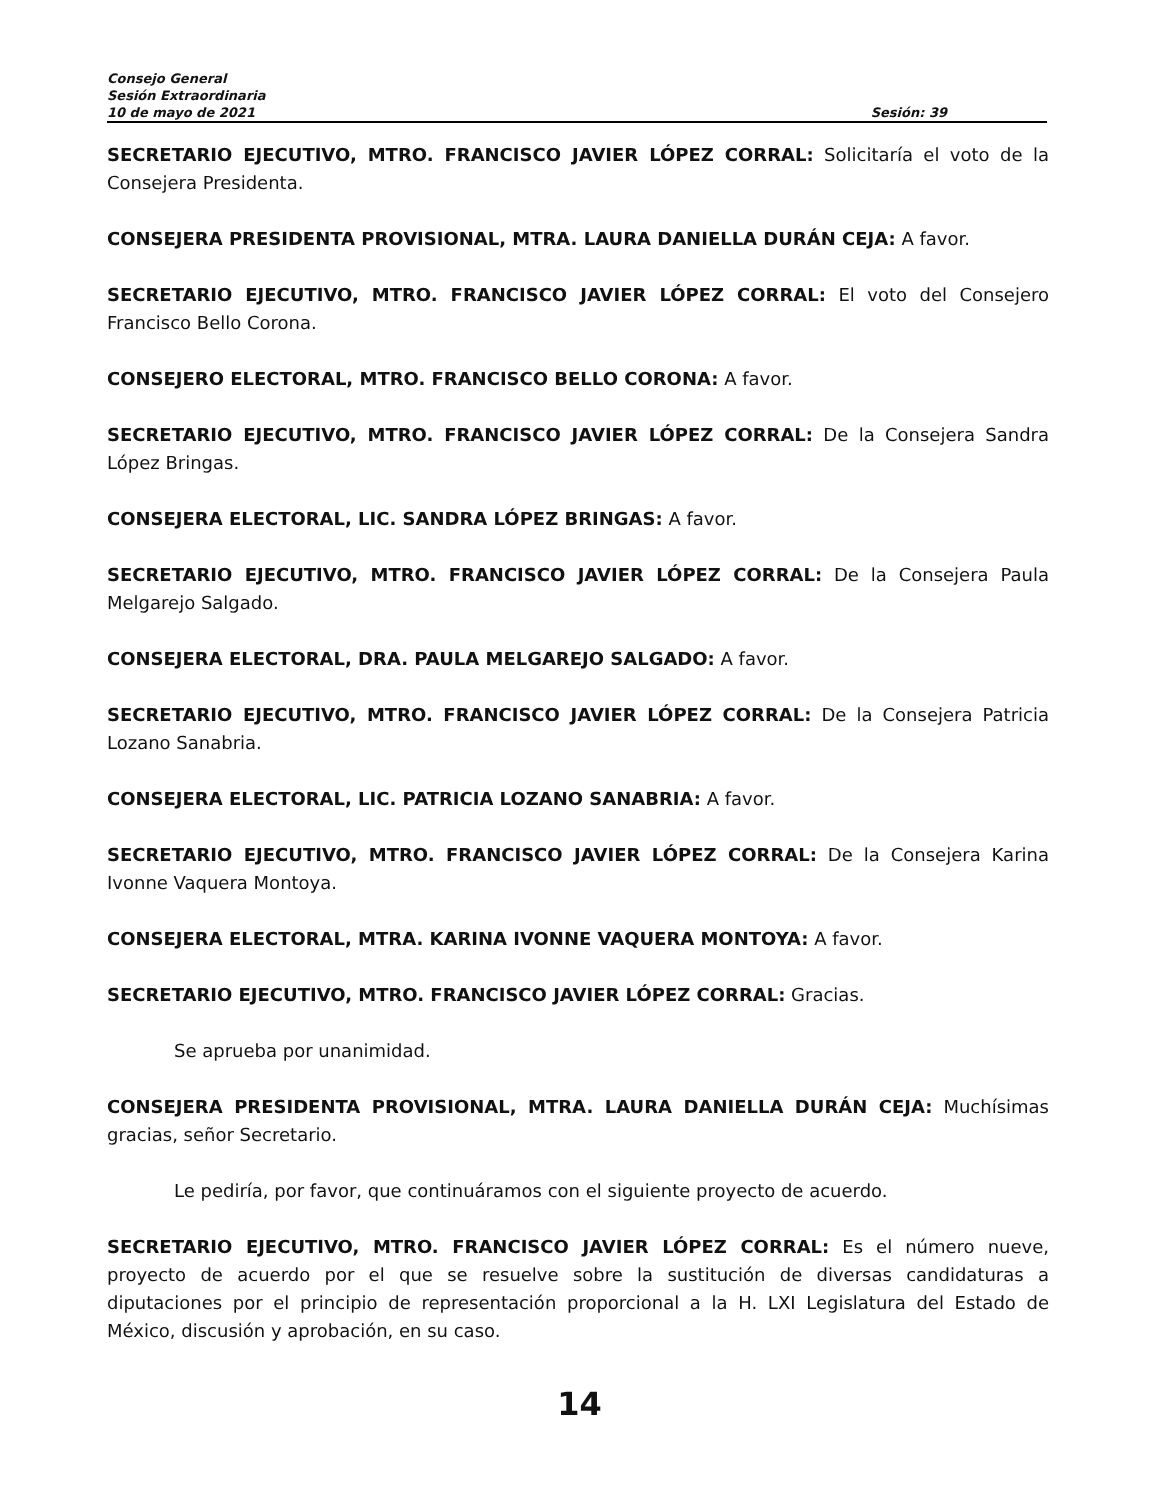Consejo General
Sesión Extraordinaria
10 de mayo de 2021 Sesión: 39
SECRETARIO EJECUTIVO, MTRO. FRANCISCO JAVIER LÓPEZ CORRAL: Solicitaría el voto de la Consejera Presidenta.
CONSEJERA PRESIDENTA PROVISIONAL, MTRA. LAURA DANIELLA DURÁN CEJA: A favor.
SECRETARIO EJECUTIVO, MTRO. FRANCISCO JAVIER LÓPEZ CORRAL: El voto del Consejero Francisco Bello Corona.
CONSEJERO ELECTORAL, MTRO. FRANCISCO BELLO CORONA: A favor.
SECRETARIO EJECUTIVO, MTRO. FRANCISCO JAVIER LÓPEZ CORRAL: De la Consejera Sandra López Bringas.
CONSEJERA ELECTORAL, LIC. SANDRA LÓPEZ BRINGAS: A favor.
SECRETARIO EJECUTIVO, MTRO. FRANCISCO JAVIER LÓPEZ CORRAL: De la Consejera Paula Melgarejo Salgado.
CONSEJERA ELECTORAL, DRA. PAULA MELGAREJO SALGADO: A favor.
SECRETARIO EJECUTIVO, MTRO. FRANCISCO JAVIER LÓPEZ CORRAL: De la Consejera Patricia Lozano Sanabria.
CONSEJERA ELECTORAL, LIC. PATRICIA LOZANO SANABRIA: A favor.
SECRETARIO EJECUTIVO, MTRO. FRANCISCO JAVIER LÓPEZ CORRAL: De la Consejera Karina Ivonne Vaquera Montoya.
CONSEJERA ELECTORAL, MTRA. KARINA IVONNE VAQUERA MONTOYA: A favor.
SECRETARIO EJECUTIVO, MTRO. FRANCISCO JAVIER LÓPEZ CORRAL: Gracias.
Se aprueba por unanimidad.
CONSEJERA PRESIDENTA PROVISIONAL, MTRA. LAURA DANIELLA DURÁN CEJA: Muchísimas gracias, señor Secretario.
Le pediría, por favor, que continuáramos con el siguiente proyecto de acuerdo.
SECRETARIO EJECUTIVO, MTRO. FRANCISCO JAVIER LÓPEZ CORRAL: Es el número nueve, proyecto de acuerdo por el que se resuelve sobre la sustitución de diversas candidaturas a diputaciones por el principio de representación proporcional a la H. LXI Legislatura del Estado de México, discusión y aprobación, en su caso.
14